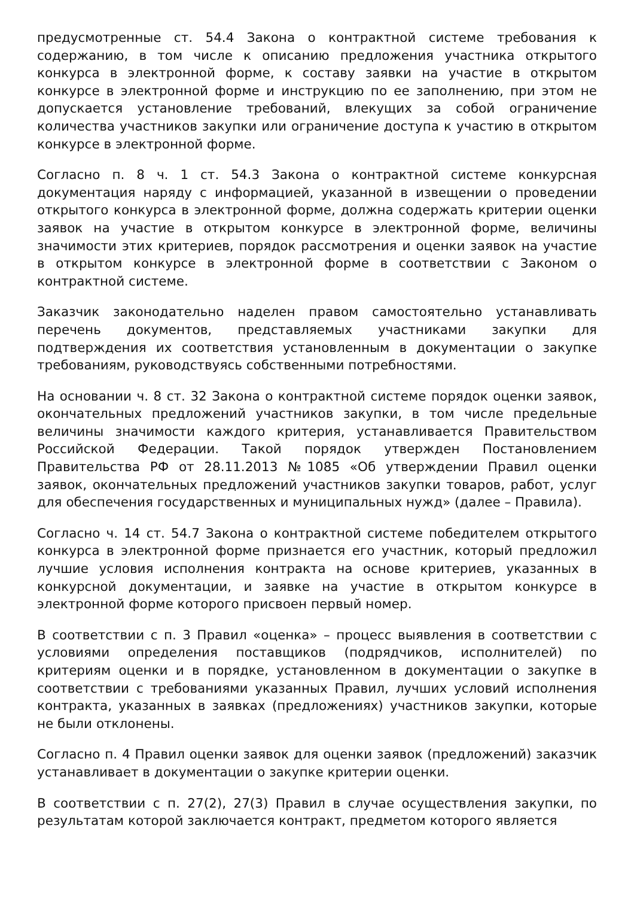предусмотренные ст. 54.4 Закона о контрактной системе требования к содержанию, в том числе к описанию предложения участника открытого конкурса в электронной форме, к составу заявки на участие в открытом конкурсе в электронной форме и инструкцию по ее заполнению, при этом не допускается установление требований, влекущих за собой ограничение количества участников закупки или ограничение доступа к участию в открытом конкурсе в электронной форме.
Согласно п. 8 ч. 1 ст. 54.3 Закона о контрактной системе конкурсная документация наряду с информацией, указанной в извещении о проведении открытого конкурса в электронной форме, должна содержать критерии оценки заявок на участие в открытом конкурсе в электронной форме, величины значимости этих критериев, порядок рассмотрения и оценки заявок на участие в открытом конкурсе в электронной форме в соответствии с Законом о контрактной системе.
Заказчик законодательно наделен правом самостоятельно устанавливать перечень документов, представляемых участниками закупки для подтверждения их соответствия установленным в документации о закупке требованиям, руководствуясь собственными потребностями.
На основании ч. 8 ст. 32 Закона о контрактной системе порядок оценки заявок, окончательных предложений участников закупки, в том числе предельные величины значимости каждого критерия, устанавливается Правительством Российской Федерации. Такой порядок утвержден Постановлением Правительства РФ от 28.11.2013 №1085 «Об утверждении Правил оценки заявок, окончательных предложений участников закупки товаров, работ, услуг для обеспечения государственных и муниципальных нужд» (далее – Правила).
Согласно ч. 14 ст. 54.7 Закона о контрактной системе победителем открытого конкурса в электронной форме признается его участник, который предложил лучшие условия исполнения контракта на основе критериев, указанных в конкурсной документации, и заявке на участие в открытом конкурсе в электронной форме которого присвоен первый номер.
В соответствии с п. 3 Правил «оценка» – процесс выявления в соответствии с условиями определения поставщиков (подрядчиков, исполнителей) по критериям оценки и в порядке, установленном в документации о закупке в соответствии с требованиями указанных Правил, лучших условий исполнения контракта, указанных в заявках (предложениях) участников закупки, которые не были отклонены.
Согласно п. 4 Правил оценки заявок для оценки заявок (предложений) заказчик устанавливает в документации о закупке критерии оценки.
В соответствии с п. 27(2), 27(3) Правил в случае осуществления закупки, по результатам которой заключается контракт, предметом которого является